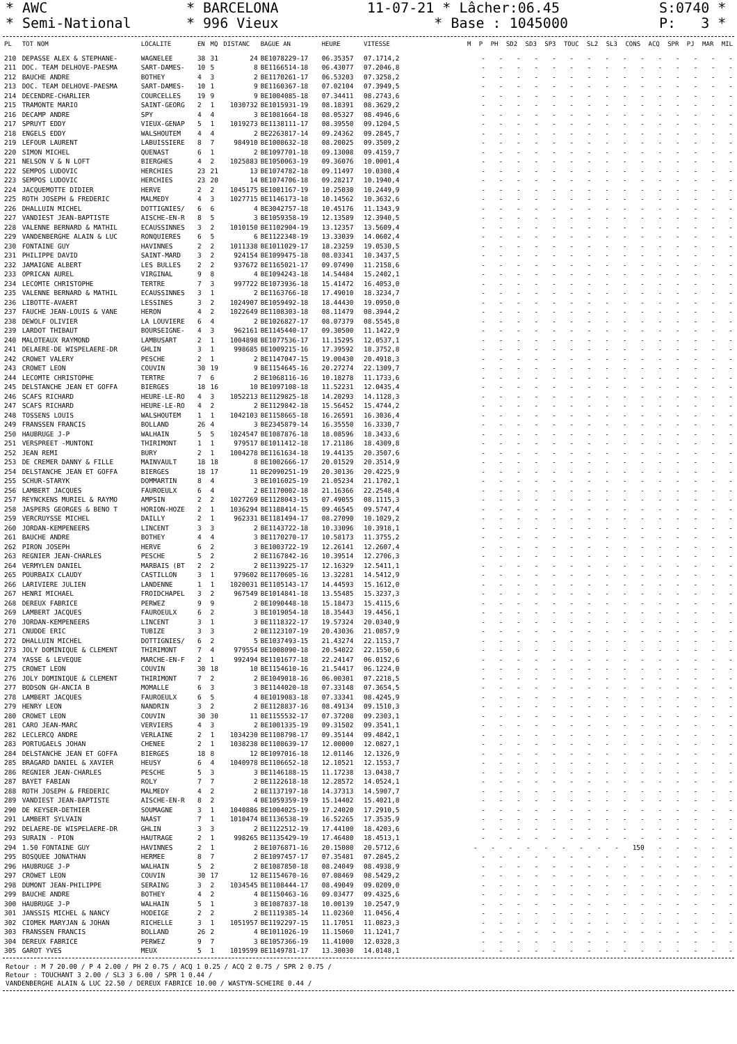* AWC * BARCELONA 11-07-21 * Lâcher:06.45 S:0740 *
* Semi-National * 996 Vieux * Base : 1045000 P: 3 *
| PL | TOT NOM | LOCALITE | EN | MQ | DISTANC | BAGUE AN | HEURE | VITESSE | M P PH SD2 SD3 SP3 TOUC SL2 SL3 CONS ACQ SPR PJ MAR MIL |
| --- | --- | --- | --- | --- | --- | --- | --- | --- | --- |
| 210 | DEPASSE ALEX & STEPHANE- | WAGNELEE | 38 | 31 | 24 | BE1078229-17 | 06.35357 | 07.1714,2 | - - - - - - - - - - - - - - - |
| 211 | DOC. TEAM DELHOVE-PAESMA | SART-DAMES- | 10 | 5 | 8 | BE1166514-18 | 06.43077 | 07.2046,8 | - - - - - - - - - - - - - - - |
| 212 | BAUCHE ANDRE | BOTHEY | 4 | 3 | 2 | BE1170261-17 | 06.53203 | 07.3258,2 | - - - - - - - - - - - - - - - |
| 213 | DOC. TEAM DELHOVE-PAESMA | SART-DAMES- | 10 | 1 | 9 | BE1160367-18 | 07.02104 | 07.3949,5 | - - - - - - - - - - - - - - - |
| 214 | DECENDRE-CHARLIER | COURCELLES | 19 | 9 | 9 | BE1004085-18 | 07.34411 | 08.2743,6 | - - - - - - - - - - - - - - - |
| 215 | TRAMONTE MARIO | SAINT-GEORG | 2 | 1 | 1030732 | BE1015931-19 | 08.18391 | 08.3629,2 | - - - - - - - - - - - - - - - |
| 216 | DECAMP ANDRE | SPY | 4 | 4 | 3 | BE1081664-18 | 08.05327 | 08.4946,6 | - - - - - - - - - - - - - - - |
| 217 | SPRUYT EDDY | VIEUX-GENAP | 5 | 1 | 1019273 | BE1138111-17 | 08.39550 | 09.1204,5 | - - - - - - - - - - - - - - - |
| 218 | ENGELS EDDY | WALSHOUTEM | 4 | 4 | 2 | BE2263817-14 | 09.24362 | 09.2845,7 | - - - - - - - - - - - - - - - |
| 219 | LEFOUR LAURENT | LABUISSIERE | 8 | 7 | 984910 | BE1008632-18 | 08.20025 | 09.3509,2 | - - - - - - - - - - - - - - - |
| 220 | SIMON MICHEL | QUENAST | 6 | 1 | 2 | BE1097701-18 | 09.13008 | 09.4159,7 | - - - - - - - - - - - - - - - |
| 221 | NELSON V & N LOFT | BIERGHES | 4 | 2 | 1025883 | BE1050063-19 | 09.36076 | 10.0001,4 | - - - - - - - - - - - - - - - |
| 222 | SEMPOS LUDOVIC | HERCHIES | 23 | 21 | 13 | BE1074782-18 | 09.11497 | 10.0308,4 | - - - - - - - - - - - - - - - |
| 223 | SEMPOS LUDOVIC | HERCHIES | 23 | 20 | 14 | BE1074706-18 | 09.28217 | 10.1940,4 | - - - - - - - - - - - - - - - |
| 224 | JACQUEMOTTE DIDIER | HERVE | 2 | 2 | 1045175 | BE1001167-19 | 10.25030 | 10.2449,9 | - - - - - - - - - - - - - - - |
| 225 | ROTH JOSEPH & FREDERIC | MALMEDY | 4 | 3 | 1027715 | BE1146173-18 | 10.14562 | 10.3632,6 | - - - - - - - - - - - - - - - |
| 226 | DHALLUIN MICHEL | DOTTIGNIES/ | 6 | 6 | 4 | BE3042757-18 | 10.45176 | 11.1343,9 | - - - - - - - - - - - - - - - |
| 227 | VANDIEST JEAN-BAPTISTE | AISCHE-EN-R | 8 | 5 | 3 | BE1059358-19 | 12.13589 | 12.3940,5 | - - - - - - - - - - - - - - - |
| 228 | VALENNE BERNARD & MATHIL | ECAUSSINNES | 3 | 2 | 1010150 | BE1102904-19 | 13.12357 | 13.5609,4 | - - - - - - - - - - - - - - - |
| 229 | VANDENBERGHE ALAIN & LUC | RONQUIERES | 6 | 5 | 6 | BE1122348-19 | 13.33039 | 14.0602,4 | - - - - - - - - - - - - - - - |
| 230 | FONTAINE GUY | HAVINNES | 2 | 2 | 1011338 | BE1011029-17 | 18.23259 | 19.0530,5 | - - - - - - - - - - - - - - - |
| 231 | PHILIPPE DAVID | SAINT-MARD | 3 | 2 | 924154 | BE1099475-18 | 08.03341 | 10.3437,5 | - - - - - - - - - - - - - - - |
| 232 | JAMAIGNE ALBERT | LES BULLES | 2 | 2 | 937672 | BE1165021-17 | 09.07490 | 11.2158,6 | - - - - - - - - - - - - - - - |
| 233 | OPRICAN AUREL | VIRGINAL | 9 | 8 | 4 | BE1094243-18 | 14.54484 | 15.2402,1 | - - - - - - - - - - - - - - - |
| 234 | LECOMTE CHRISTOPHE | TERTRE | 7 | 3 | 997722 | BE1073936-18 | 15.41472 | 16.4053,0 | - - - - - - - - - - - - - - - |
| 235 | VALENNE BERNARD & MATHIL | ECAUSSINNES | 3 | 1 | 2 | BE1163766-18 | 17.49010 | 18.3234,7 | - - - - - - - - - - - - - - - |
| 236 | LIBOTTE-AVAERT | LESSINES | 3 | 2 | 1024907 | BE1059492-18 | 18.44430 | 19.0950,0 | - - - - - - - - - - - - - - - |
| 237 | FAUCHE JEAN-LOUIS & VANE | HERON | 4 | 2 | 1022649 | BE1108303-18 | 08.11479 | 08.3944,2 | - - - - - - - - - - - - - - - |
| 238 | DEWOLF OLIVIER | LA LOUVIERE | 6 | 4 | 2 | BE1026827-17 | 08.07379 | 08.5545,8 | - - - - - - - - - - - - - - - |
| 239 | LARDOT THIBAUT | BOURSEIGNE- | 4 | 3 | 962161 | BE1145440-17 | 09.30500 | 11.1422,9 | - - - - - - - - - - - - - - - |
| 240 | MALOTEAUX RAYMOND | LAMBUSART | 2 | 1 | 1004898 | BE1077536-17 | 11.15295 | 12.0537,1 | - - - - - - - - - - - - - - - |
| 241 | DELAERE-DE WISPELAERE-DR | GHLIN | 3 | 1 | 998685 | BE1009215-16 | 17.39592 | 18.3752,8 | - - - - - - - - - - - - - - - |
| 242 | CROWET VALERY | PESCHE | 2 | 1 | 2 | BE1147047-15 | 19.00430 | 20.4918,3 | - - - - - - - - - - - - - - - |
| 243 | CROWET LEON | COUVIN | 30 | 19 | 9 | BE1154645-16 | 20.27274 | 22.1309,7 | - - - - - - - - - - - - - - - |
| 244 | LECOMTE CHRISTOPHE | TERTRE | 7 | 6 | 2 | BE1068116-16 | 10.18278 | 11.1733,6 | - - - - - - - - - - - - - - - |
| 245 | DELSTANCHE JEAN ET GOFFA | BIERGES | 18 | 16 | 10 | BE1097108-18 | 11.52231 | 12.0435,4 | - - - - - - - - - - - - - - - |
| 246 | SCAFS RICHARD | HEURE-LE-RO | 4 | 3 | 1052213 | BE1129825-18 | 14.20293 | 14.1128,3 | - - - - - - - - - - - - - - - |
| 247 | SCAFS RICHARD | HEURE-LE-RO | 4 | 2 | 2 | BE1129842-18 | 15.56452 | 15.4744,2 | - - - - - - - - - - - - - - - |
| 248 | TOSSENS LOUIS | WALSHOUTEM | 1 | 1 | 1042103 | BE1158665-18 | 16.26591 | 16.3036,4 | - - - - - - - - - - - - - - - |
| 249 | FRANSSEN FRANCIS | BOLLAND | 26 | 4 | 3 | BE2345879-14 | 16.35550 | 16.3330,7 | - - - - - - - - - - - - - - - |
| 250 | HAUBRUGE J-P | WALHAIN | 5 | 5 | 1024547 | BE1087876-18 | 18.08596 | 18.3433,6 | - - - - - - - - - - - - - - - |
| 251 | VERSPREET -MUNTONI | THIRIMONT | 1 | 1 | 979517 | BE1011412-18 | 17.21186 | 18.4309,8 | - - - - - - - - - - - - - - - |
| 252 | JEAN REMI | BURY | 2 | 1 | 1004278 | BE1161634-18 | 19.44135 | 20.3507,6 | - - - - - - - - - - - - - - - |
| 253 | DE CREMER DANNY & FILLE | MAINVAULT | 18 | 18 | 8 | BE1002666-17 | 20.01529 | 20.3514,9 | - - - - - - - - - - - - - - - |
| 254 | DELSTANCHE JEAN ET GOFFA | BIERGES | 18 | 17 | 11 | BE2090251-19 | 20.30136 | 20.4225,9 | - - - - - - - - - - - - - - - |
| 255 | SCHUR-STARYK | DOMMARTIN | 8 | 4 | 3 | BE1016025-19 | 21.05234 | 21.1702,1 | - - - - - - - - - - - - - - - |
| 256 | LAMBERT JACQUES | FAUROEULX | 6 | 4 | 2 | BE1170002-18 | 21.16366 | 22.2548,4 | - - - - - - - - - - - - - - - |
| 257 | REYNCKENS MURIEL & RAYMO | AMPSIN | 2 | 2 | 1027269 | BE1128043-15 | 07.49055 | 08.1115,3 | - - - - - - - - - - - - - - - |
| 258 | JASPERS GEORGES & BENO T | HORION-HOZE | 2 | 1 | 1036294 | BE1188414-15 | 09.46545 | 09.5747,4 | - - - - - - - - - - - - - - - |
| 259 | VERCRUYSSE MICHEL | DAILLY | 2 | 1 | 962331 | BE1181494-17 | 08.27090 | 10.1029,2 | - - - - - - - - - - - - - - - |
| 260 | JORDAN-KEMPENEERS | LINCENT | 3 | 3 | 2 | BE1143722-18 | 10.33096 | 10.3918,1 | - - - - - - - - - - - - - - - |
| 261 | BAUCHE ANDRE | BOTHEY | 4 | 4 | 3 | BE1170270-17 | 10.58173 | 11.3755,2 | - - - - - - - - - - - - - - - |
| 262 | PIRON JOSEPH | HERVE | 6 | 2 | 3 | BE1003722-19 | 12.26141 | 12.2607,4 | - - - - - - - - - - - - - - - |
| 263 | REGNIER JEAN-CHARLES | PESCHE | 5 | 2 | 2 | BE1167842-16 | 10.39514 | 12.2706,3 | - - - - - - - - - - - - - - - |
| 264 | VERMYLEN DANIEL | MARBAIS (BT | 2 | 2 | 2 | BE1139225-17 | 12.16329 | 12.5411,1 | - - - - - - - - - - - - - - - |
| 265 | POURBAIX CLAUDY | CASTILLON | 3 | 1 | 979602 | BE1170605-16 | 13.32281 | 14.5412,9 | - - - - - - - - - - - - - - - |
| 266 | LARIVIERE JULIEN | LANDENNE | 1 | 1 | 1020031 | BE1105143-17 | 14.44593 | 15.1612,0 | - - - - - - - - - - - - - - - |
| 267 | HENRI MICHAEL | FROIDCHAPEL | 3 | 2 | 967549 | BE1014841-18 | 13.55485 | 15.3237,3 | - - - - - - - - - - - - - - - |
| 268 | DEREUX FABRICE | PERWEZ | 9 | 9 | 2 | BE1090448-18 | 15.18473 | 15.4115,6 | - - - - - - - - - - - - - - - |
| 269 | LAMBERT JACQUES | FAUROEULX | 6 | 2 | 3 | BE1019054-18 | 18.35443 | 19.4456,1 | - - - - - - - - - - - - - - - |
| 270 | JORDAN-KEMPENEERS | LINCENT | 3 | 1 | 3 | BE1118322-17 | 19.57324 | 20.0340,9 | - - - - - - - - - - - - - - - |
| 271 | CNUDDE ERIC | TUBIZE | 3 | 3 | 2 | BE1123107-19 | 20.43036 | 21.0857,9 | - - - - - - - - - - - - - - - |
| 272 | DHALLUIN MICHEL | DOTTIGNIES/ | 6 | 2 | 5 | BE1037493-15 | 21.43274 | 22.1153,7 | - - - - - - - - - - - - - - - |
| 273 | JOLY DOMINIQUE & CLEMENT | THIRIMONT | 7 | 4 | 979554 | BE1008090-18 | 20.54022 | 22.1550,6 | - - - - - - - - - - - - - - - |
| 274 | YASSE & LEVEQUE | MARCHE-EN-F | 2 | 1 | 992494 | BE1101677-18 | 22.24147 | 06.0152,6 | - - - - - - - - - - - - - - - |
| 275 | CROWET LEON | COUVIN | 30 | 18 | 10 | BE1154610-16 | 21.54417 | 06.1224,0 | - - - - - - - - - - - - - - - |
| 276 | JOLY DOMINIQUE & CLEMENT | THIRIMONT | 7 | 2 | 2 | BE1049018-16 | 06.00301 | 07.2218,5 | - - - - - - - - - - - - - - - |
| 277 | BODSON GH-ANCIA B | MOMALLE | 6 | 3 | 3 | BE1144020-18 | 07.33148 | 07.3654,5 | - - - - - - - - - - - - - - - |
| 278 | LAMBERT JACQUES | FAUROEULX | 6 | 5 | 4 | BE1019083-18 | 07.33341 | 08.4245,9 | - - - - - - - - - - - - - - - |
| 279 | HENRY LEON | NANDRIN | 3 | 2 | 2 | BE1128837-16 | 08.49134 | 09.1510,3 | - - - - - - - - - - - - - - - |
| 280 | CROWET LEON | COUVIN | 30 | 30 | 11 | BE1155532-17 | 07.37208 | 09.2303,1 | - - - - - - - - - - - - - - - |
| 281 | CARO JEAN-MARC | VERVIERS | 4 | 3 | 2 | BE1001335-19 | 09.31502 | 09.3541,1 | - - - - - - - - - - - - - - - |
| 282 | LECLERCQ ANDRE | VERLAINE | 2 | 1 | 1034230 | BE1108798-17 | 09.35144 | 09.4842,1 | - - - - - - - - - - - - - - - |
| 283 | PORTUGAELS JOHAN | CHENEE | 2 | 1 | 1038238 | BE1108639-17 | 12.00000 | 12.0827,1 | - - - - - - - - - - - - - - - |
| 284 | DELSTANCHE JEAN ET GOFFA | BIERGES | 18 | 8 | 12 | BE1097016-18 | 12.01146 | 12.1326,9 | - - - - - - - - - - - - - - - |
| 285 | BRAGARD DANIEL & XAVIER | HEUSY | 6 | 4 | 1040978 | BE1106652-18 | 12.10521 | 12.1553,7 | - - - - - - - - - - - - - - - |
| 286 | REGNIER JEAN-CHARLES | PESCHE | 5 | 3 | 3 | BE1146188-15 | 11.17238 | 13.0438,7 | - - - - - - - - - - - - - - - |
| 287 | BAYET FABIAN | ROLY | 7 | 7 | 2 | BE1122618-18 | 12.28572 | 14.0524,1 | - - - - - - - - - - - - - - - |
| 288 | ROTH JOSEPH & FREDERIC | MALMEDY | 4 | 2 | 2 | BE1137197-18 | 14.37313 | 14.5907,7 | - - - - - - - - - - - - - - - |
| 289 | VANDIEST JEAN-BAPTISTE | AISCHE-EN-R | 8 | 2 | 4 | BE1059359-19 | 15.14402 | 15.4021,8 | - - - - - - - - - - - - - - - |
| 290 | DE KEYSER-DETHIER | SOUMAGNE | 3 | 1 | 1040886 | BE1004025-19 | 17.24020 | 17.2910,5 | - - - - - - - - - - - - - - - |
| 291 | LAMBERT SYLVAIN | NAAST | 7 | 1 | 1010474 | BE1136538-19 | 16.52265 | 17.3535,9 | - - - - - - - - - - - - - - - |
| 292 | DELAERE-DE WISPELAERE-DR | GHLIN | 3 | 3 | 2 | BE1122512-19 | 17.44100 | 18.4203,6 | - - - - - - - - - - - - - - - |
| 293 | SURAIN - PION | HAUTRAGE | 2 | 1 | 998265 | BE1135429-19 | 17.46480 | 18.4513,1 | - - - - - - - - - - - - - - - |
| 294 | 1.50 FONTAINE GUY | HAVINNES | 2 | 1 | 2 | BE1076871-16 | 20.15080 | 20.5712,6 | - - - - - - - - - 150 - - - - - |
| 295 | BOSQUEE JONATHAN | HERMEE | 8 | 7 | 2 | BE1097457-17 | 07.35481 | 07.2845,2 | - - - - - - - - - - - - - - - |
| 296 | HAUBRUGE J-P | WALHAIN | 5 | 2 | 2 | BE1087850-18 | 08.24049 | 08.4938,9 | - - - - - - - - - - - - - - - |
| 297 | CROWET LEON | COUVIN | 30 | 17 | 12 | BE1154670-16 | 07.08469 | 08.5429,2 | - - - - - - - - - - - - - - - |
| 298 | DUMONT JEAN-PHILIPPE | SERAING | 3 | 2 | 1034545 | BE1108444-17 | 08.49049 | 09.0209,0 | - - - - - - - - - - - - - - - |
| 299 | BAUCHE ANDRE | BOTHEY | 4 | 2 | 4 | BE1150463-16 | 09.03477 | 09.4325,6 | - - - - - - - - - - - - - - - |
| 300 | HAUBRUGE J-P | WALHAIN | 5 | 1 | 3 | BE1087837-18 | 10.00139 | 10.2547,9 | - - - - - - - - - - - - - - - |
| 301 | JANSSIS MICHEL & NANCY | HODEIGE | 2 | 2 | 2 | BE1119385-14 | 11.02360 | 11.0456,4 | - - - - - - - - - - - - - - - |
| 302 | CIOMEK MARYJAN & JOHAN | RICHELLE | 3 | 1 | 1051957 | BE1192297-15 | 11.17051 | 11.0823,3 | - - - - - - - - - - - - - - - |
| 303 | FRANSSEN FRANCIS | BOLLAND | 26 | 2 | 4 | BE1011026-19 | 11.15060 | 11.1241,7 | - - - - - - - - - - - - - - - |
| 304 | DEREUX FABRICE | PERWEZ | 9 | 7 | 3 | BE1057366-19 | 11.41000 | 12.0328,3 | - - - - - - - - - - - - - - - |
| 305 | GAROT YVES | MEUX | 5 | 1 | 1019599 | BE1149781-17 | 13.30030 | 14.0148,1 | - - - - - - - - - - - - - - - |
Retour : M 7 20.00 / P 4 2.00 / PH 2 0.75 / ACQ 1 0.25 / ACQ 2 0.75 / SPR 2 0.75 / Retour : TOUCHANT 3 2.00 / SL3 3 6.00 / SPR 1 0.44 / VANDENBERGHE ALAIN & LUC 22.50 / DEREUX FABRICE 10.00 / WASTYN-SCHEIRE 0.44 /